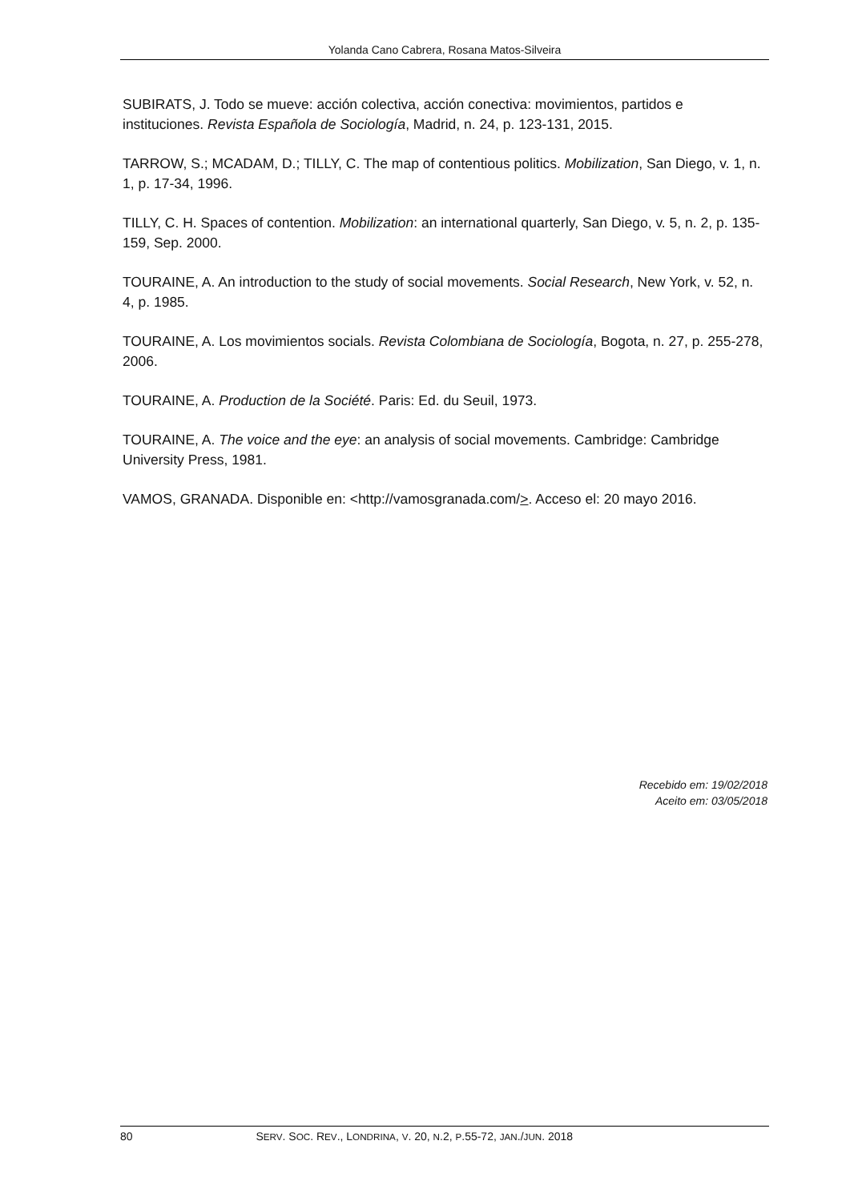Yolanda Cano Cabrera, Rosana Matos-Silveira
SUBIRATS, J. Todo se mueve: acción colectiva, acción conectiva: movimientos, partidos e instituciones. Revista Española de Sociología, Madrid, n. 24, p. 123-131, 2015.
TARROW, S.; MCADAM, D.; TILLY, C. The map of contentious politics. Mobilization, San Diego, v. 1, n. 1, p. 17-34, 1996.
TILLY, C. H. Spaces of contention. Mobilization: an international quarterly, San Diego, v. 5, n. 2, p. 135-159, Sep. 2000.
TOURAINE, A. An introduction to the study of social movements. Social Research, New York, v. 52, n. 4, p. 1985.
TOURAINE, A. Los movimientos socials. Revista Colombiana de Sociología, Bogota, n. 27, p. 255-278, 2006.
TOURAINE, A. Production de la Société. Paris: Ed. du Seuil, 1973.
TOURAINE, A. The voice and the eye: an analysis of social movements. Cambridge: Cambridge University Press, 1981.
VAMOS, GRANADA. Disponible en: <http://vamosgranada.com/>. Acceso el: 20 mayo 2016.
Recebido em: 19/02/2018
Aceito em: 03/05/2018
80 SERV. SOC. REV., LONDRINA, V. 20, N.2, P.55-72, JAN./JUN. 2018